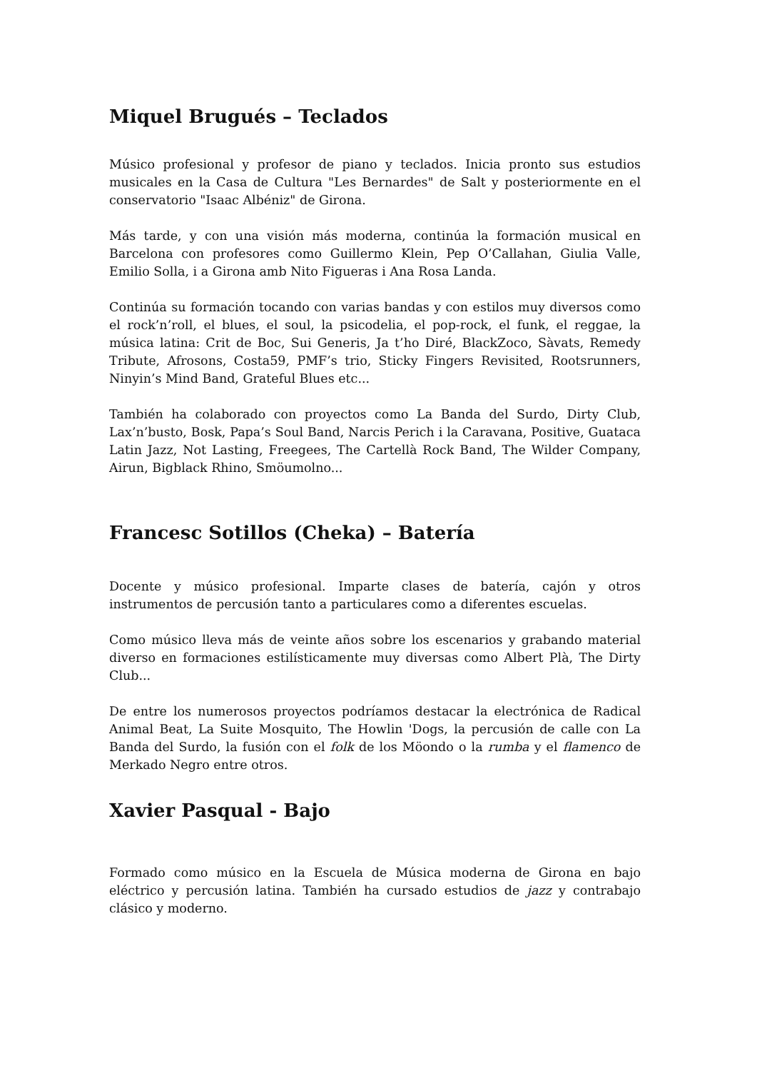Miquel Brugués – Teclados
Músico profesional y profesor de piano y teclados. Inicia pronto sus estudios musicales en la Casa de Cultura "Les Bernardes" de Salt y posteriormente en el conservatorio "Isaac Albéniz" de Girona.
Más tarde, y con una visión más moderna, continúa la formación musical en Barcelona con profesores como Guillermo Klein, Pep O’Callahan, Giulia Valle, Emilio Solla, i a Girona amb Nito Figueras i Ana Rosa Landa.
Continúa su formación tocando con varias bandas y con estilos muy diversos como el rock’n’roll, el blues, el soul, la psicodelia, el pop-rock, el funk, el reggae, la música latina: Crit de Boc, Sui Generis, Ja t’ho Diré, BlackZoco, Sàvats, Remedy Tribute, Afrosons, Costa59, PMF’s trio, Sticky Fingers Revisited, Rootsrunners, Ninyin’s Mind Band, Grateful Blues etc...
También ha colaborado con proyectos como La Banda del Surdo, Dirty Club, Lax’n’busto, Bosk, Papa’s Soul Band, Narcis Perich i la Caravana, Positive, Guataca Latin Jazz, Not Lasting, Freegees, The Cartellà Rock Band, The Wilder Company, Airun, Bigblack Rhino, Smöumolno...
Francesc Sotillos (Cheka) – Batería
Docente y músico profesional. Imparte clases de batería, cajón y otros instrumentos de percusión tanto a particulares como a diferentes escuelas.
Como músico lleva más de veinte años sobre los escenarios y grabando material diverso en formaciones estilísticamente muy diversas como Albert Plà, The Dirty Club...
De entre los numerosos proyectos podríamos destacar la electrónica de Radical Animal Beat, La Suite Mosquito, The Howlin 'Dogs, la percusión de calle con La Banda del Surdo, la fusión con el folk de los Möondo o la rumba y el flamenco de Merkado Negro entre otros.
Xavier Pasqual - Bajo
Formado como músico en la Escuela de Música moderna de Girona en bajo eléctrico y percusión latina. También ha cursado estudios de jazz y contrabajo clásico y moderno.